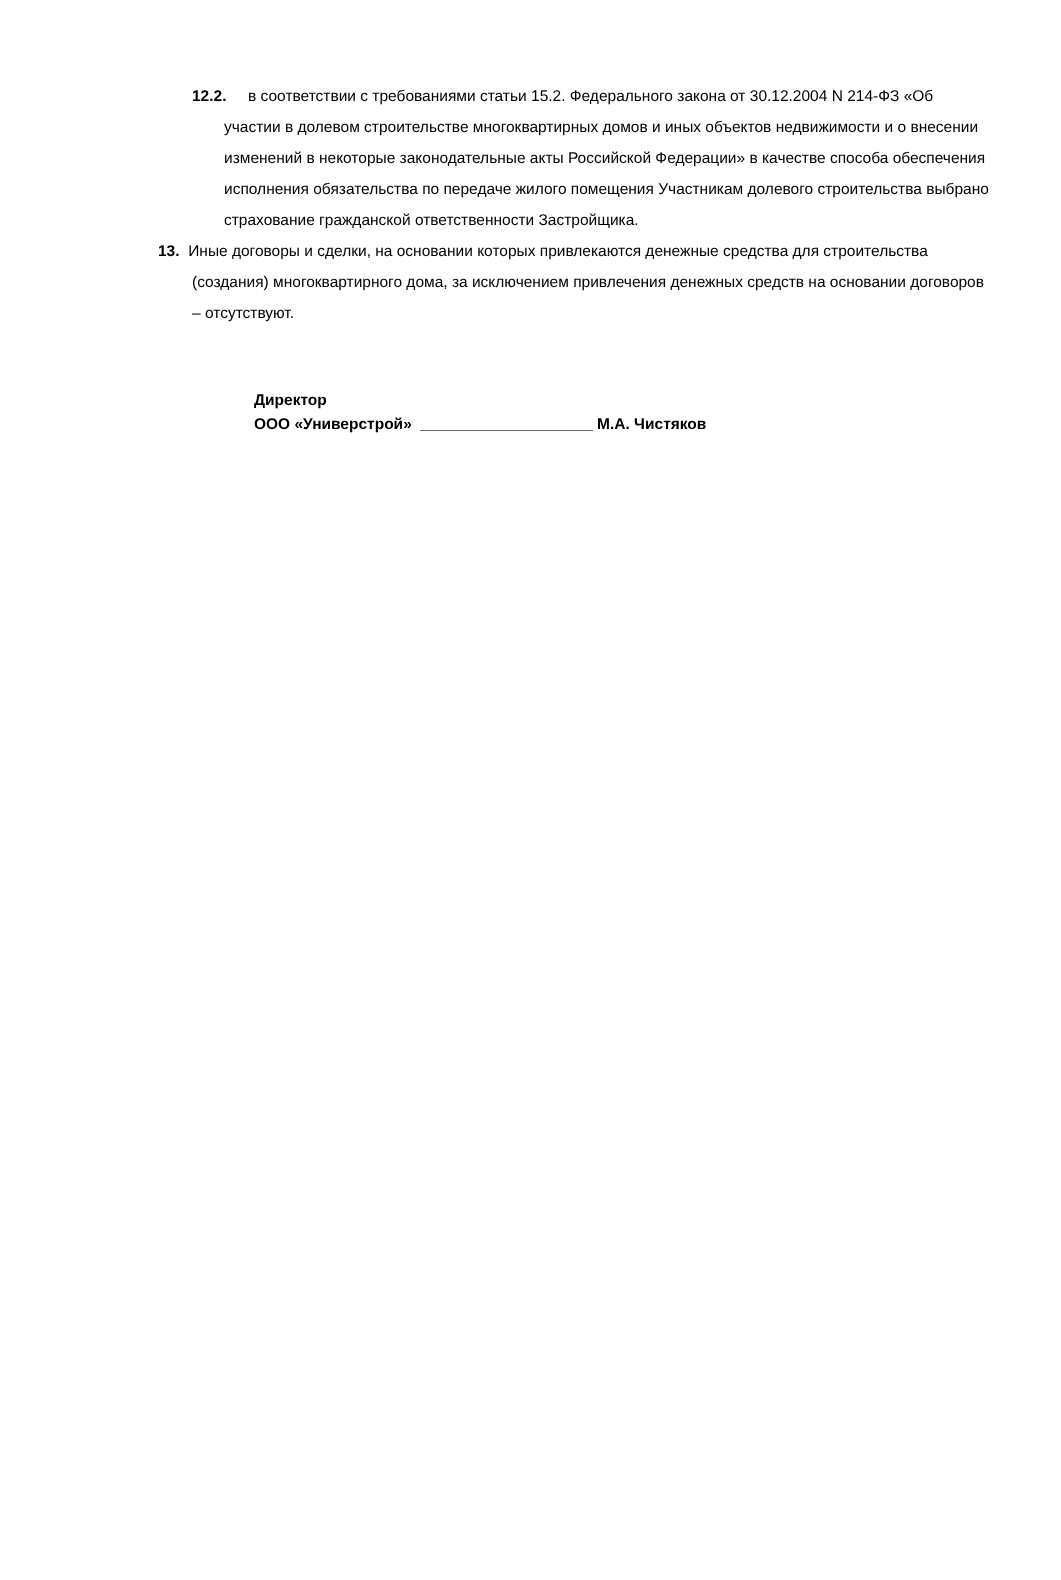12.2. в соответствии с требованиями статьи 15.2. Федерального закона от 30.12.2004 N 214-ФЗ «Об участии в долевом строительстве многоквартирных домов и иных объектов недвижимости и о внесении изменений в некоторые законодательные акты Российской Федерации» в качестве способа обеспечения исполнения обязательства по передаче жилого помещения Участникам долевого строительства выбрано страхование гражданской ответственности Застройщика.
13. Иные договоры и сделки, на основании которых привлекаются денежные средства для строительства (создания) многоквартирного дома, за исключением привлечения денежных средств на основании договоров – отсутствуют.
Директор
ООО «Универстрой» ____________________ М.А. Чистяков